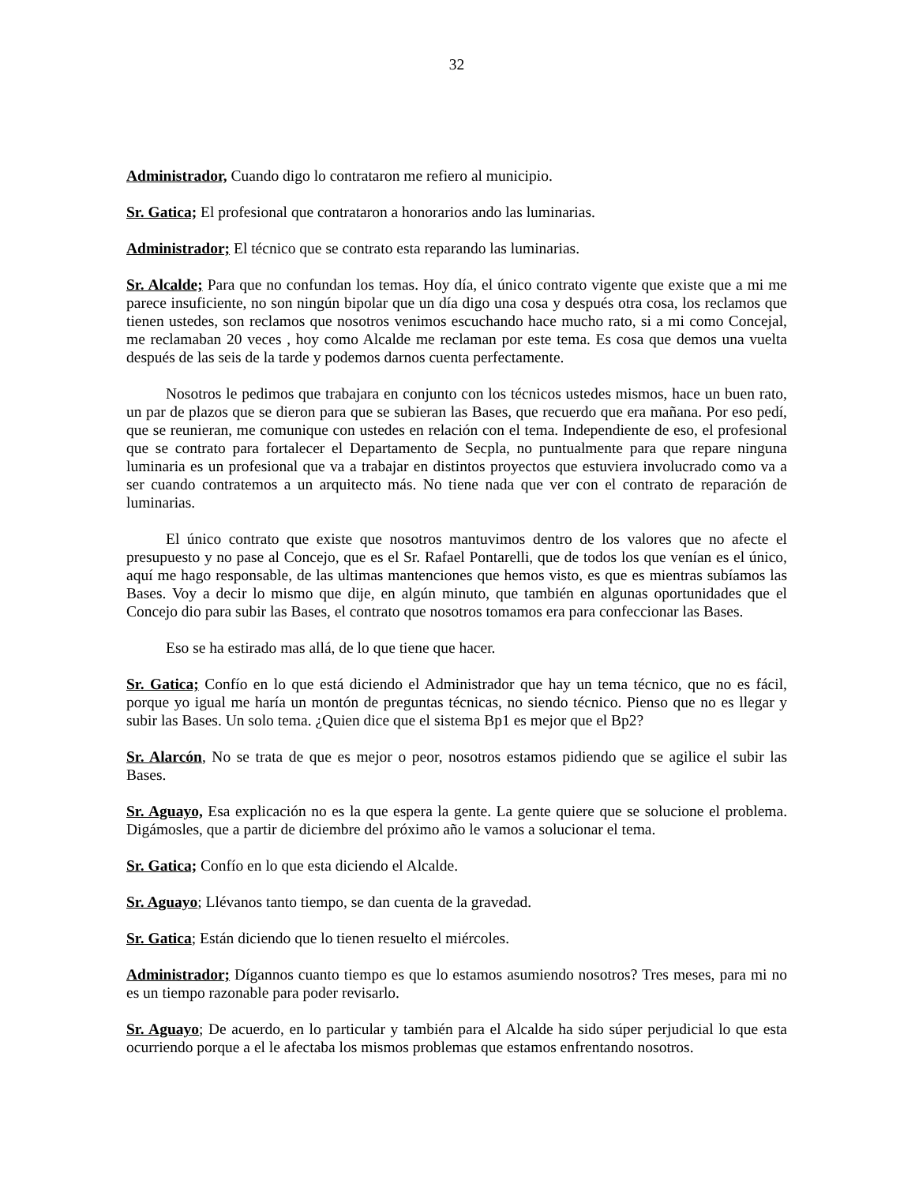32
Administrador, Cuando digo lo contrataron me refiero al municipio.
Sr. Gatica; El profesional que contrataron a honorarios ando las luminarias.
Administrador; El técnico que se contrato esta reparando las luminarias.
Sr. Alcalde; Para que no confundan los temas. Hoy día, el único contrato vigente que existe que a mi me parece insuficiente, no son ningún bipolar que un día digo una cosa y después otra cosa, los reclamos que tienen ustedes, son reclamos que nosotros venimos escuchando hace mucho rato, si a mi como Concejal, me reclamaban 20 veces , hoy como Alcalde me reclaman por este tema. Es cosa que demos una vuelta después de las seis de la tarde y podemos darnos cuenta perfectamente.
Nosotros le pedimos que trabajara en conjunto con los técnicos ustedes mismos, hace un buen rato, un par de plazos que se dieron para que se subieran las Bases, que recuerdo que era mañana. Por eso pedí, que se reunieran, me comunique con ustedes en relación con el tema. Independiente de eso, el profesional que se contrato para fortalecer el Departamento de Secpla, no puntualmente para que repare ninguna luminaria es un profesional que va a trabajar en distintos proyectos que estuviera involucrado como va a ser cuando contratemos a un arquitecto más. No tiene nada que ver con el contrato de reparación de luminarias.
El único contrato que existe que nosotros mantuvimos dentro de los valores que no afecte el presupuesto y no pase al Concejo, que es el Sr. Rafael Pontarelli, que de todos los que venían es el único, aquí me hago responsable, de las ultimas mantenciones que hemos visto, es que es mientras subíamos las Bases. Voy a decir lo mismo que dije, en algún minuto, que también en algunas oportunidades que el Concejo dio para subir las Bases, el contrato que nosotros tomamos era para confeccionar las Bases.
Eso se ha estirado mas allá, de lo que tiene que hacer.
Sr. Gatica; Confío en lo que está diciendo el Administrador que hay un tema técnico, que no es fácil, porque yo igual me haría un montón de preguntas técnicas, no siendo técnico. Pienso que no es llegar y subir las Bases. Un solo tema. ¿Quien dice que el sistema Bp1 es mejor que el Bp2?
Sr. Alarcón, No se trata de que es mejor o peor, nosotros estamos pidiendo que se agilice el subir las Bases.
Sr. Aguayo, Esa explicación no es la que espera la gente. La gente quiere que se solucione el problema. Digámosles, que a partir de diciembre del próximo año le vamos a solucionar el tema.
Sr. Gatica; Confío en lo que esta diciendo el Alcalde.
Sr. Aguayo; Llévanos tanto tiempo, se dan cuenta de la gravedad.
Sr. Gatica; Están diciendo que lo tienen resuelto el miércoles.
Administrador; Dígannos cuanto tiempo es que lo estamos asumiendo nosotros? Tres meses, para mi no es un tiempo razonable para poder revisarlo.
Sr. Aguayo; De acuerdo, en lo particular y también para el Alcalde ha sido súper perjudicial lo que esta ocurriendo porque a el le afectaba los mismos problemas que estamos enfrentando nosotros.